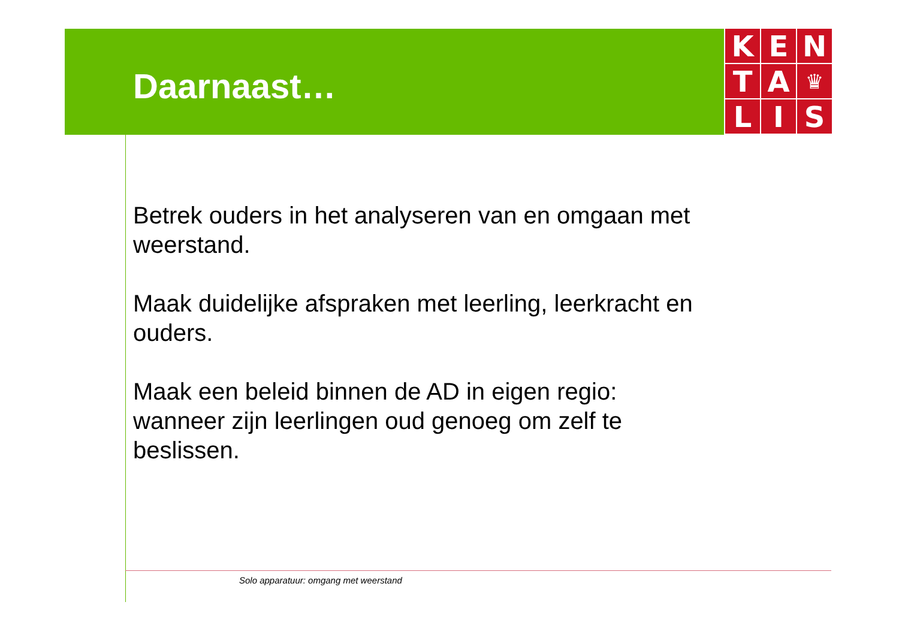K
E
N
T
A
♛
L
I
S
Daarnaast…
Betrek ouders in het analyseren van en omgaan met weerstand.
Maak duidelijke afspraken met leerling, leerkracht en ouders.
Maak een beleid binnen de AD in eigen regio: wanneer zijn leerlingen oud genoeg om zelf te beslissen.
Solo apparatuur: omgang met weerstand